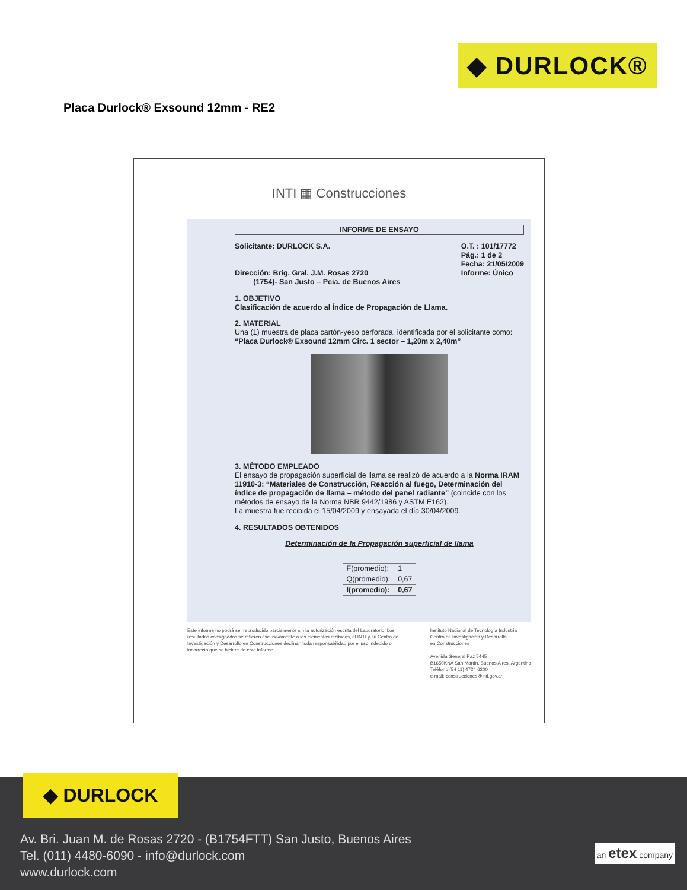◆ DURLOCK®
Placa Durlock® Exsound 12mm - RE2
INTI ▦ Construcciones
INFORME DE ENSAYO
Solicitante: DURLOCK S.A.
Dirección: Brig. Gral. J.M. Rosas 2720
(1754)- San Justo – Pcia. de Buenos Aires
O.T. : 101/17772
Pág.: 1 de 2
Fecha: 21/05/2009
Informe: Único
1. OBJETIVO
Clasificación de acuerdo al Índice de Propagación de Llama.
2. MATERIAL
Una (1) muestra de placa cartón-yeso perforada, identificada por el solicitante como: “Placa Durlock® Exsound 12mm Circ. 1 sector – 1,20m x 2,40m”
3. MÉTODO EMPLEADO
El ensayo de propagación superficial de llama se realizó de acuerdo a la Norma IRAM 11910-3: “Materiales de Construcción, Reacción al fuego, Determinación del índice de propagación de llama – método del panel radiante” (coincide con los métodos de ensayo de la Norma NBR 9442/1986 y ASTM E162).
La muestra fue recibida el 15/04/2009 y ensayada el día 30/04/2009.
4. RESULTADOS OBTENIDOS
Determinación de la Propagación superficial de llama
| F(promedio): | 1 |
| Q(promedio): | 0,67 |
| I(promedio): | 0,67 |
Este informe no podrá ser reproducido parcialmente sin la autorización escrita del Laboratorio. Los resultados consignados se refieren exclusivamente a los elementos recibidos, el INTI y su Centro de Investigación y Desarrollo en Construcciones declinan toda responsabilidad por el uso indebido o incorrecto que se hiciere de este informe.
Instituto Nacional de Tecnología Industrial
Centro de Investigación y Desarrollo
en Construcciones
Avenida General Paz 5445
B1650KNA San Martín, Buenos Aires, Argentina
Teléfono (54 11) 4724 6200
e-mail: construcciones@inti.gov.ar
◆ DURLOCK
Av. Bri. Juan M. de Rosas 2720 - (B1754FTT) San Justo, Buenos Aires
Tel. (011) 4480-6090 - info@durlock.com
www.durlock.com
an etex company